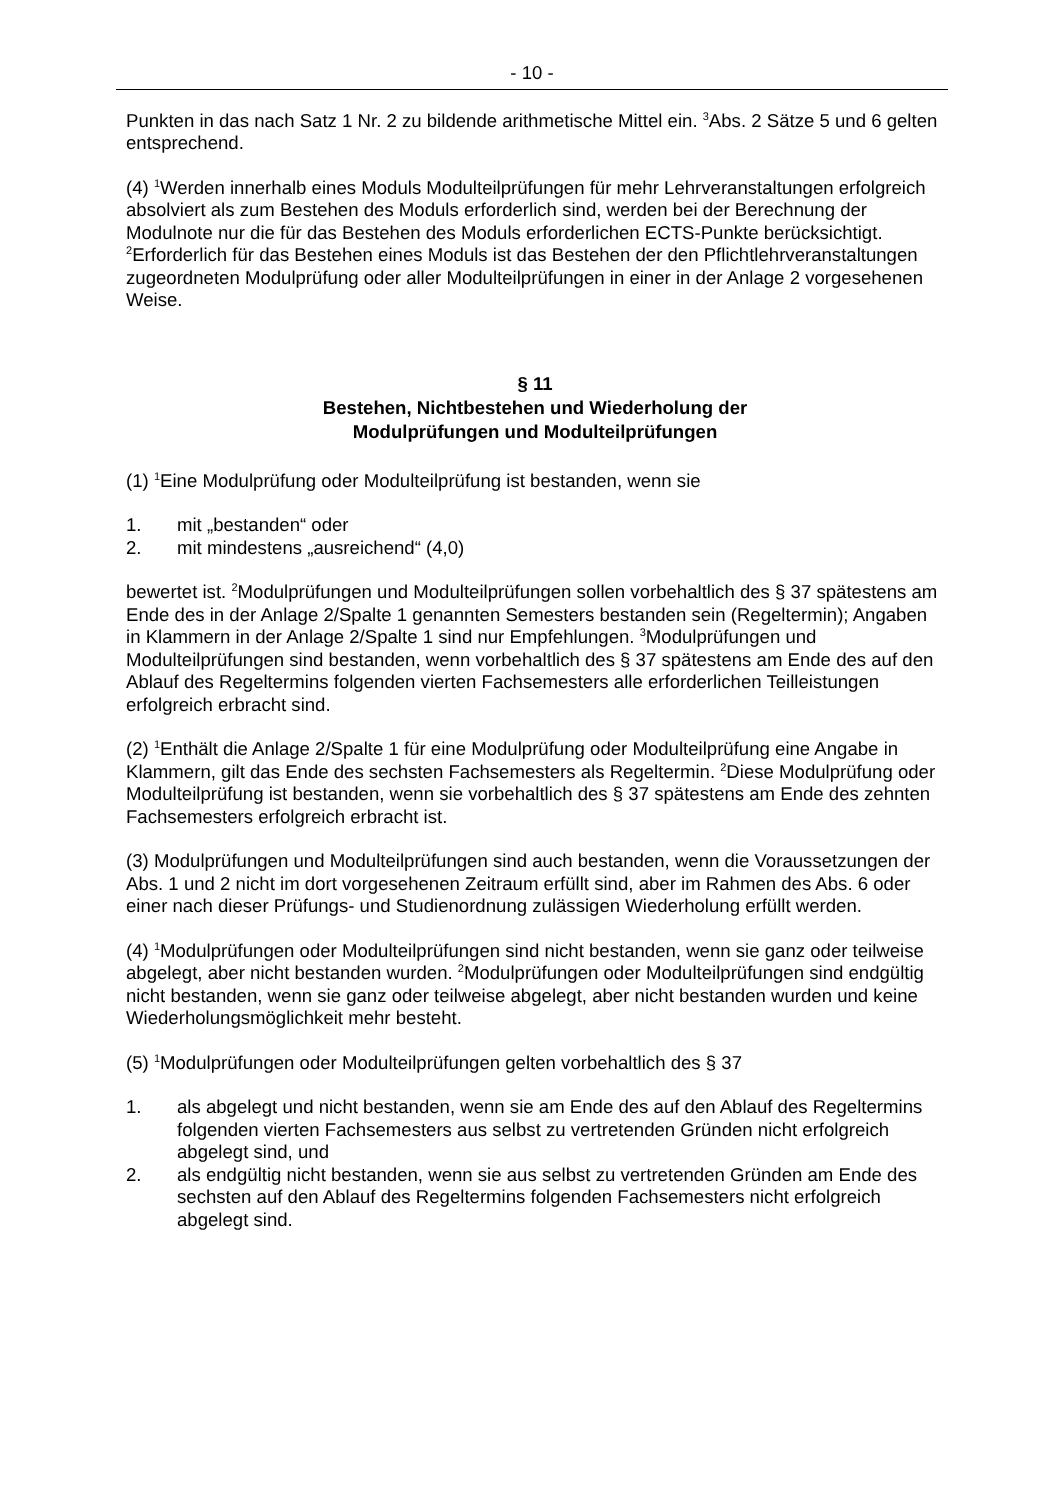- 10 -
Punkten in das nach Satz 1 Nr. 2 zu bildende arithmetische Mittel ein. <sup>3</sup>Abs. 2 Sätze 5 und 6 gelten entsprechend.
(4) <sup>1</sup>Werden innerhalb eines Moduls Modulteilprüfungen für mehr Lehrveranstaltungen erfolgreich absolviert als zum Bestehen des Moduls erforderlich sind, werden bei der Berechnung der Modulnote nur die für das Bestehen des Moduls erforderlichen ECTS-Punkte berücksichtigt. <sup>2</sup>Erforderlich für das Bestehen eines Moduls ist das Bestehen der den Pflichtlehrveranstaltungen zugeordneten Modulprüfung oder aller Modulteilprüfungen in einer in der Anlage 2 vorgesehenen Weise.
§ 11
Bestehen, Nichtbestehen und Wiederholung der
Modulprüfungen und Modulteilprüfungen
(1) <sup>1</sup>Eine Modulprüfung oder Modulteilprüfung ist bestanden, wenn sie
1. mit „bestanden“ oder
2. mit mindestens „ausreichend“ (4,0)
bewertet ist. <sup>2</sup>Modulprüfungen und Modulteilprüfungen sollen vorbehaltlich des § 37 spätestens am Ende des in der Anlage 2/Spalte 1 genannten Semesters bestanden sein (Regeltermin); Angaben in Klammern in der Anlage 2/Spalte 1 sind nur Empfehlungen. <sup>3</sup>Modulprüfungen und Modulteilprüfungen sind bestanden, wenn vorbehaltlich des § 37 spätestens am Ende des auf den Ablauf des Regeltermins folgenden vierten Fachsemesters alle erforderlichen Teilleistungen erfolgreich erbracht sind.
(2) <sup>1</sup>Enthält die Anlage 2/Spalte 1 für eine Modulprüfung oder Modulteilprüfung eine Angabe in Klammern, gilt das Ende des sechsten Fachsemesters als Regeltermin. <sup>2</sup>Diese Modulprüfung oder Modulteilprüfung ist bestanden, wenn sie vorbehaltlich des § 37 spätestens am Ende des zehnten Fachsemesters erfolgreich erbracht ist.
(3) Modulprüfungen und Modulteilprüfungen sind auch bestanden, wenn die Voraussetzungen der Abs. 1 und 2 nicht im dort vorgesehenen Zeitraum erfüllt sind, aber im Rahmen des Abs. 6 oder einer nach dieser Prüfungs- und Studienordnung zulässigen Wiederholung erfüllt werden.
(4) <sup>1</sup>Modulprüfungen oder Modulteilprüfungen sind nicht bestanden, wenn sie ganz oder teilweise abgelegt, aber nicht bestanden wurden. <sup>2</sup>Modulprüfungen oder Modulteilprüfungen sind endgültig nicht bestanden, wenn sie ganz oder teilweise abgelegt, aber nicht bestanden wurden und keine Wiederholungsmöglichkeit mehr besteht.
(5) <sup>1</sup>Modulprüfungen oder Modulteilprüfungen gelten vorbehaltlich des § 37
1. als abgelegt und nicht bestanden, wenn sie am Ende des auf den Ablauf des Regeltermins folgenden vierten Fachsemesters aus selbst zu vertretenden Gründen nicht erfolgreich abgelegt sind, und
2. als endgültig nicht bestanden, wenn sie aus selbst zu vertretenden Gründen am Ende des sechsten auf den Ablauf des Regeltermins folgenden Fachsemesters nicht erfolgreich abgelegt sind.